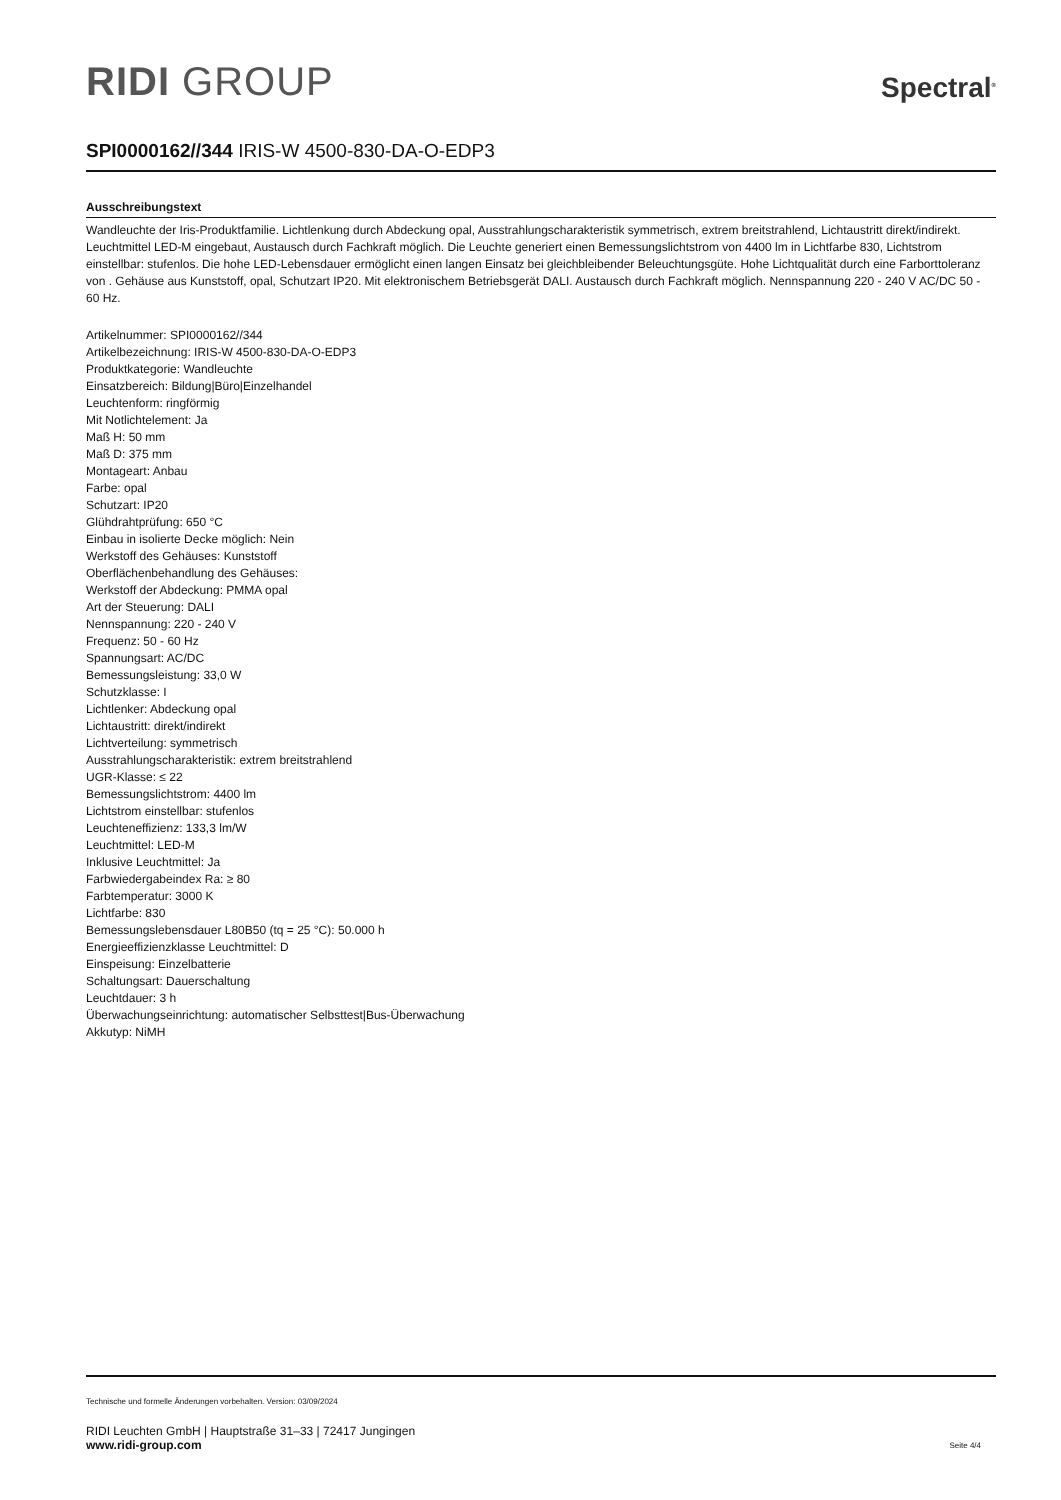RIDI GROUP
Spectral<sup>®</sup>
SPI0000162//344 IRIS-W 4500-830-DA-O-EDP3
Ausschreibungstext
Wandleuchte der Iris-Produktfamilie. Lichtlenkung durch Abdeckung opal, Ausstrahlungscharakteristik symmetrisch, extrem breitstrahlend, Lichtaustritt direkt/indirekt. Leuchtmittel LED-M eingebaut, Austausch durch Fachkraft möglich. Die Leuchte generiert einen Bemessungslichtstrom von 4400 lm in Lichtfarbe 830, Lichtstrom einstellbar: stufenlos. Die hohe LED-Lebensdauer ermöglicht einen langen Einsatz bei gleichbleibender Beleuchtungsgüte. Hohe Lichtqualität durch eine Farborttoleranz von . Gehäuse aus Kunststoff, opal, Schutzart IP20. Mit elektronischem Betriebsgerät DALI. Austausch durch Fachkraft möglich. Nennspannung 220 - 240 V AC/DC 50 - 60 Hz.
Artikelnummer: SPI0000162//344
Artikelbezeichnung: IRIS-W 4500-830-DA-O-EDP3
Produktkategorie: Wandleuchte
Einsatzbereich: Bildung|Büro|Einzelhandel
Leuchtenform: ringförmig
Mit Notlichtelement: Ja
Maß H: 50 mm
Maß D: 375 mm
Montageart: Anbau
Farbe: opal
Schutzart: IP20
Glühdrahtprüfung: 650 °C
Einbau in isolierte Decke möglich: Nein
Werkstoff des Gehäuses: Kunststoff
Oberflächenbehandlung des Gehäuses:
Werkstoff der Abdeckung: PMMA opal
Art der Steuerung: DALI
Nennspannung: 220 - 240 V
Frequenz: 50 - 60 Hz
Spannungsart: AC/DC
Bemessungsleistung: 33,0 W
Schutzklasse: I
Lichtlenker: Abdeckung opal
Lichtaustritt: direkt/indirekt
Lichtverteilung: symmetrisch
Ausstrahlungscharakteristik: extrem breitstrahlend
UGR-Klasse: ≤ 22
Bemessungslichtstrom: 4400 lm
Lichtstrom einstellbar: stufenlos
Leuchteneffizienz: 133,3 lm/W
Leuchtmittel: LED-M
Inklusive Leuchtmittel: Ja
Farbwiedergabeindex Ra: ≥ 80
Farbtemperatur: 3000 K
Lichtfarbe: 830
Bemessungslebensdauer L80B50 (tq = 25 °C): 50.000 h
Energieeffizienzklasse Leuchtmittel: D
Einspeisung: Einzelbatterie
Schaltungsart: Dauerschaltung
Leuchtdauer: 3 h
Überwachungseinrichtung: automatischer Selbsttest|Bus-Überwachung
Akkutyp: NiMH
Technische und formelle Änderungen vorbehalten. Version: 03/09/2024
RIDI Leuchten GmbH | Hauptstraße 31–33 | 72417 Jungingen
www.ridi-group.com Seite 4/4